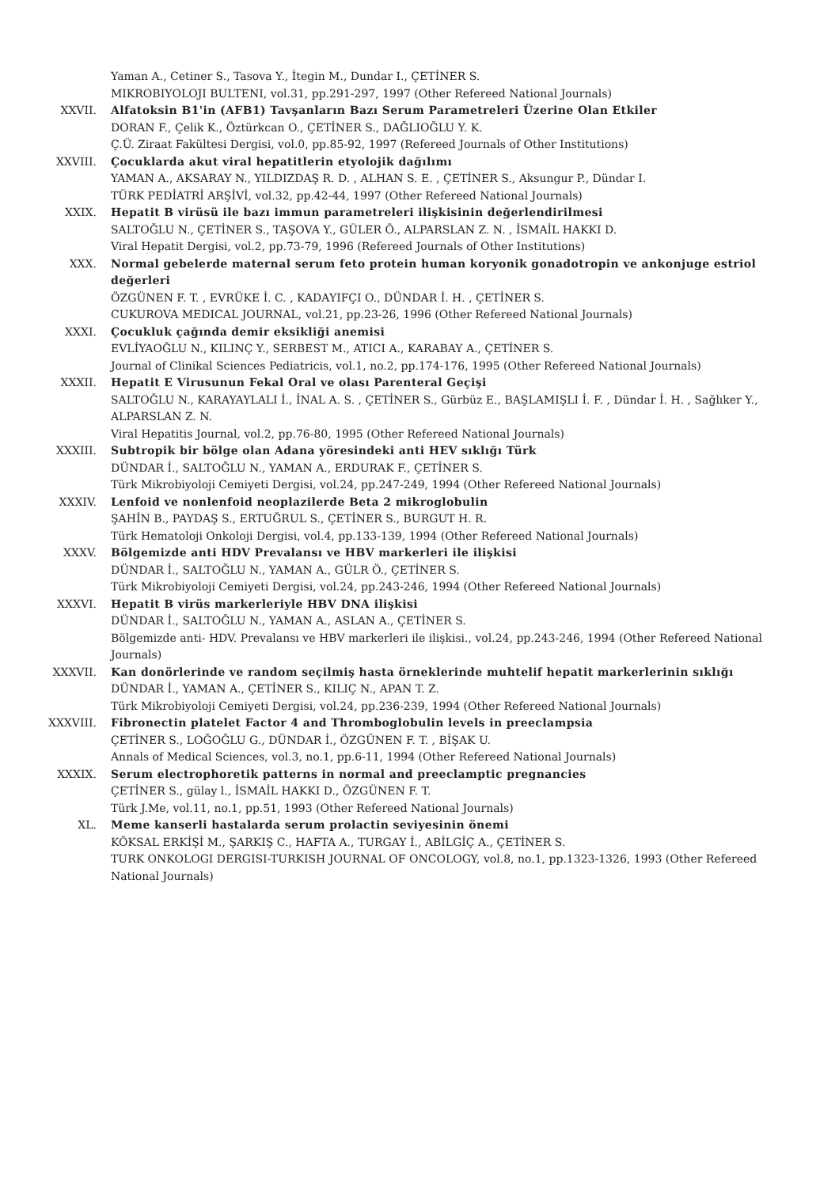Yaman A., Cetiner S., Tasova Y., İtegin M., Dundar I., ÇETİNER S.
MIKROBIYOLOJI BULTENI, vol.31, pp.291-297, 1997 (Other Refereed National Journals)
XXVII. Alfatoksin B1'in (AFB1) Tavşanların Bazı Serum Parametreleri Üzerine Olan Etkiler
DORAN F., Çelik K., Öztürkcan O., ÇETİNER S., DAĞLIOĞLU Y. K.
Ç.Ü. Ziraat Fakültesi Dergisi, vol.0, pp.85-92, 1997 (Refereed Journals of Other Institutions)
XXVIII. Çocuklarda akut viral hepatitlerin etyolojik dağılımı
YAMAN A., AKSARAY N., YILDIZDAŞ R. D. , ALHAN S. E. , ÇETİNER S., Aksungur P., Dündar I.
TÜRK PEDİATRİ ARŞİVİ, vol.32, pp.42-44, 1997 (Other Refereed National Journals)
XXIX. Hepatit B virüsü ile bazı immun parametreleri ilişkisinin değerlendirilmesi
SALTOĞLU N., ÇETİNER S., TAŞOVA Y., GÜLER Ö., ALPARSLAN Z. N. , İSMAİL HAKKI D.
Viral Hepatit Dergisi, vol.2, pp.73-79, 1996 (Refereed Journals of Other Institutions)
XXX. Normal gebelerde maternal serum feto protein human koryonik gonadotropin ve ankonjuge estriol değerleri
ÖZGÜNEN F. T. , EVRÜKE İ. C. , KADAYIFÇI O., DÜNDAR İ. H. , ÇETİNER S.
CUKUROVA MEDICAL JOURNAL, vol.21, pp.23-26, 1996 (Other Refereed National Journals)
XXXI. Çocukluk çağında demir eksikliği anemisi
EVLİYAOĞLU N., KILINÇ Y., SERBEST M., ATICI A., KARABAY A., ÇETİNER S.
Journal of Clinikal Sciences Pediatricis, vol.1, no.2, pp.174-176, 1995 (Other Refereed National Journals)
XXXII. Hepatit E Virusunun Fekal Oral ve olası Parenteral Geçişi
SALTOĞLU N., KARAYAYLALI İ., İNAL A. S. , ÇETİNER S., Gürbüz E., BAŞLAMIŞLI İ. F. , Dündar İ. H. , Sağlıker Y., ALPARSLAN Z. N.
Viral Hepatitis Journal, vol.2, pp.76-80, 1995 (Other Refereed National Journals)
XXXIII. Subtropik bir bölge olan Adana yöresindeki anti HEV sıklığı Türk
DÜNDAR İ., SALTOĞLU N., YAMAN A., ERDURAK F., ÇETİNER S.
Türk Mikrobiyoloji Cemiyeti Dergisi, vol.24, pp.247-249, 1994 (Other Refereed National Journals)
XXXIV. Lenfoid ve nonlenfoid neoplazilerde Beta 2 mikroglobulin
ŞAHİN B., PAYDAŞ S., ERTUĞRUL S., ÇETİNER S., BURGUT H. R.
Türk Hematoloji Onkoloji Dergisi, vol.4, pp.133-139, 1994 (Other Refereed National Journals)
XXXV. Bölgemizde anti HDV Prevalansı ve HBV markerleri ile ilişkisi
DÜNDAR İ., SALTOĞLU N., YAMAN A., GÜLR Ö., ÇETİNER S.
Türk Mikrobiyoloji Cemiyeti Dergisi, vol.24, pp.243-246, 1994 (Other Refereed National Journals)
XXXVI. Hepatit B virüs markerleriyle HBV DNA ilişkisi
DÜNDAR İ., SALTOĞLU N., YAMAN A., ASLAN A., ÇETİNER S.
Bölgemizde anti- HDV. Prevalansı ve HBV markerleri ile ilişkisi., vol.24, pp.243-246, 1994 (Other Refereed National Journals)
XXXVII. Kan donörlerinde ve random seçilmiş hasta örneklerinde muhtelif hepatit markerlerinin sıklığı
DÜNDAR İ., YAMAN A., ÇETİNER S., KILIÇ N., APAN T. Z.
Türk Mikrobiyoloji Cemiyeti Dergisi, vol.24, pp.236-239, 1994 (Other Refereed National Journals)
XXXVIII. Fibronectin platelet Factor 4 and Thromboglobulin levels in preeclampsia
ÇETİNER S., LOĞOĞLU G., DÜNDAR İ., ÖZGÜNEN F. T. , BİŞAK U.
Annals of Medical Sciences, vol.3, no.1, pp.6-11, 1994 (Other Refereed National Journals)
XXXIX. Serum electrophoretik patterns in normal and preeclamptic pregnancies
ÇETİNER S., gülay l., İSMAİL HAKKI D., ÖZGÜNEN F. T.
Türk J.Me, vol.11, no.1, pp.51, 1993 (Other Refereed National Journals)
XL. Meme kanserli hastalarda serum prolactin seviyesinin önemi
KÖKSAL ERKİŞİ M., ŞARKIŞ C., HAFTA A., TURGAY İ., ABİLGİÇ A., ÇETİNER S.
TURK ONKOLOGI DERGISI-TURKISH JOURNAL OF ONCOLOGY, vol.8, no.1, pp.1323-1326, 1993 (Other Refereed National Journals)